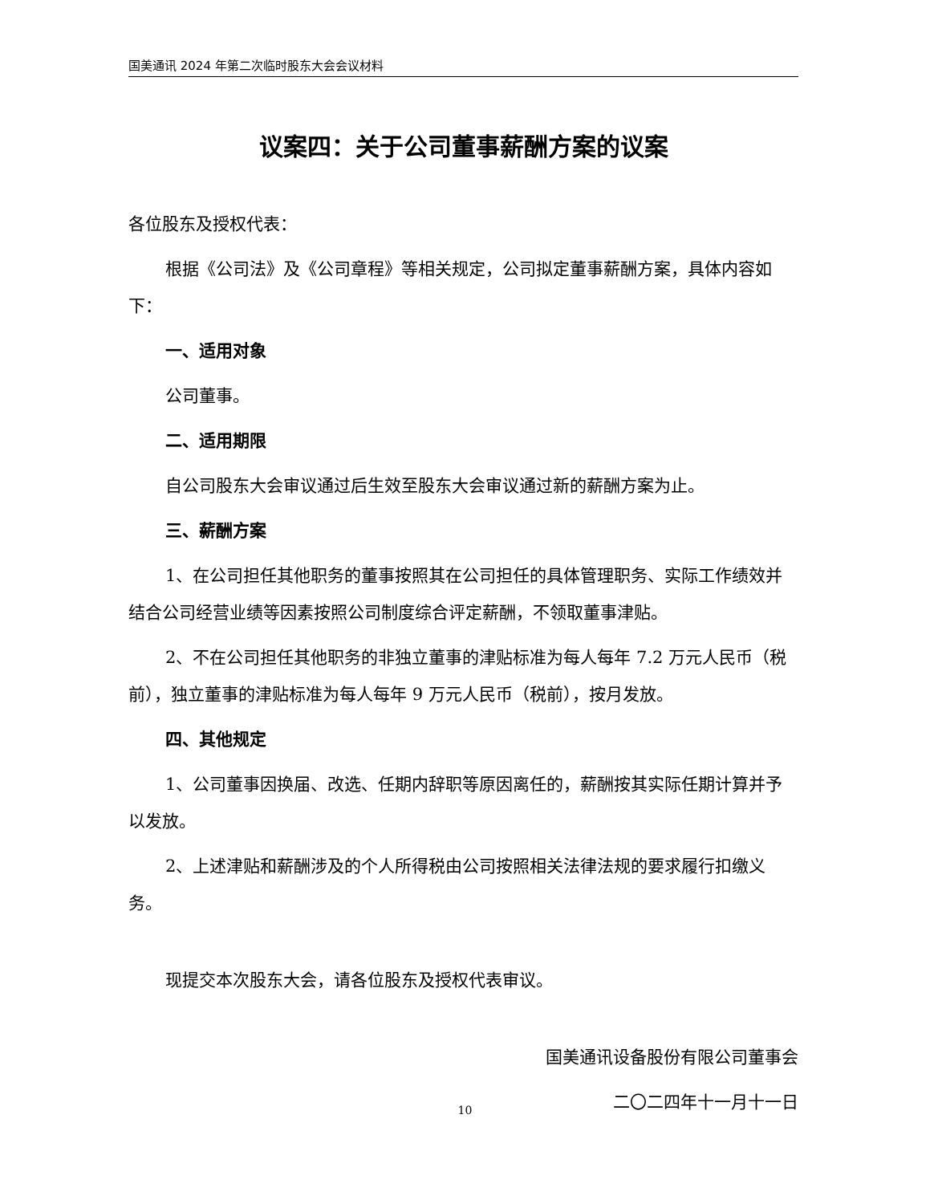国美通讯 2024 年第二次临时股东大会会议材料
议案四：关于公司董事薪酬方案的议案
各位股东及授权代表：
根据《公司法》及《公司章程》等相关规定，公司拟定董事薪酬方案，具体内容如下：
一、适用对象
公司董事。
二、适用期限
自公司股东大会审议通过后生效至股东大会审议通过新的薪酬方案为止。
三、薪酬方案
1、在公司担任其他职务的董事按照其在公司担任的具体管理职务、实际工作绩效并结合公司经营业绩等因素按照公司制度综合评定薪酬，不领取董事津贴。
2、不在公司担任其他职务的非独立董事的津贴标准为每人每年 7.2 万元人民币（税前），独立董事的津贴标准为每人每年 9 万元人民币（税前），按月发放。
四、其他规定
1、公司董事因换届、改选、任期内辞职等原因离任的，薪酬按其实际任期计算并予以发放。
2、上述津贴和薪酬涉及的个人所得税由公司按照相关法律法规的要求履行扣缴义务。
现提交本次股东大会，请各位股东及授权代表审议。
国美通讯设备股份有限公司董事会
二〇二四年十一月十一日
10